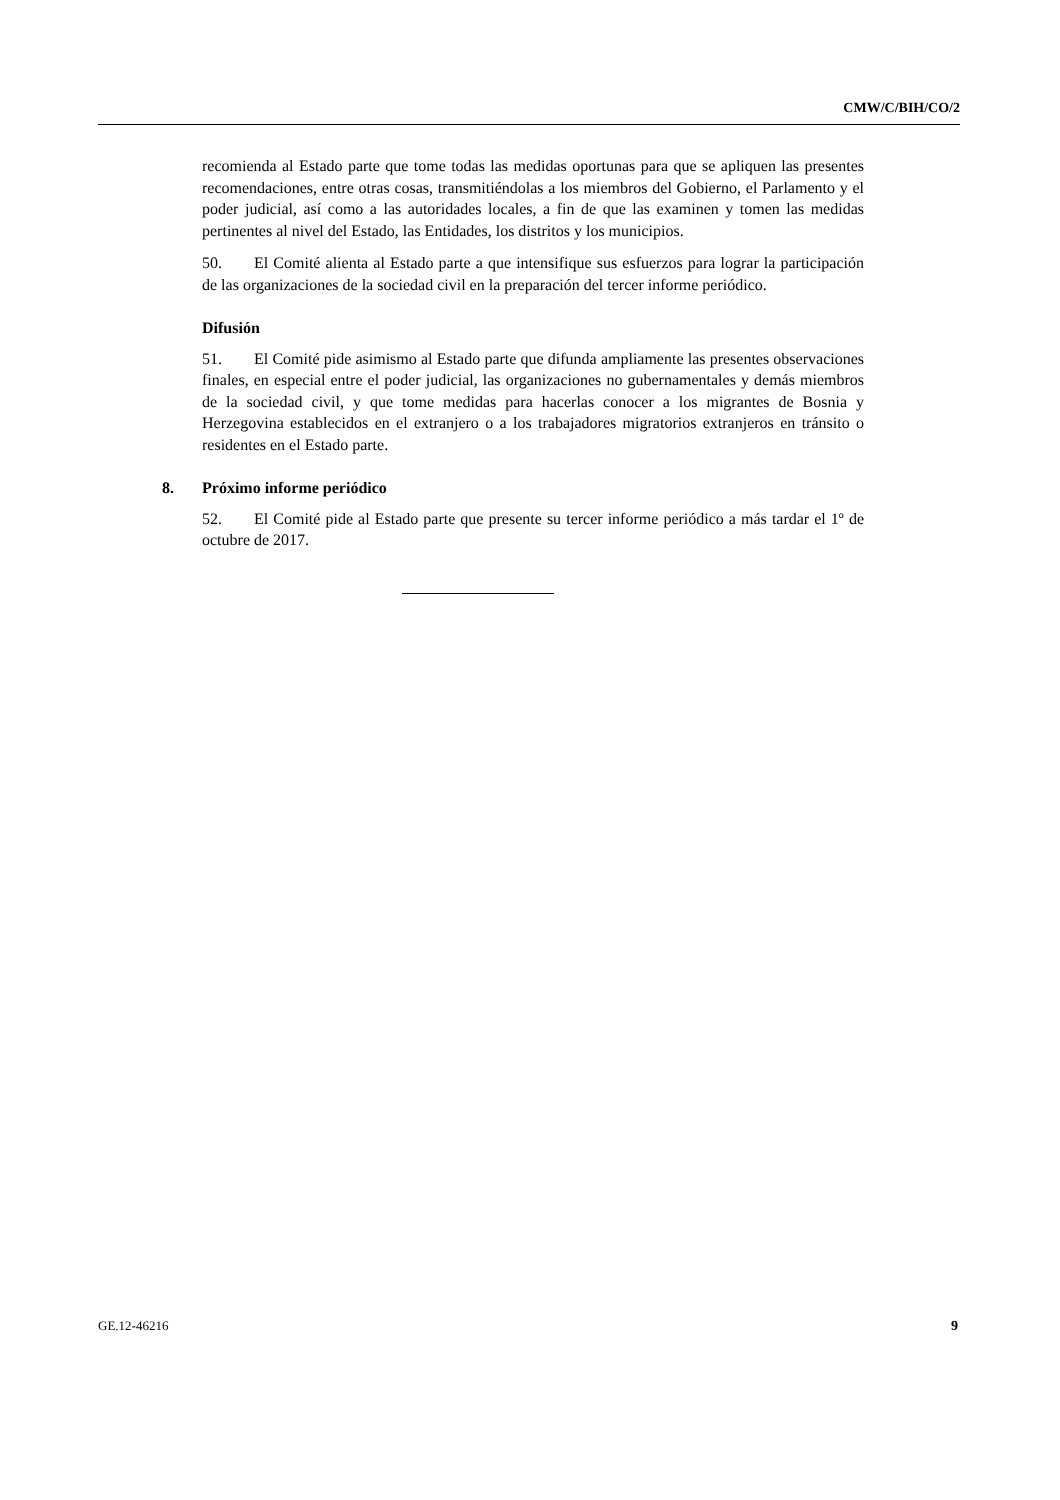CMW/C/BIH/CO/2
recomienda al Estado parte que tome todas las medidas oportunas para que se apliquen las presentes recomendaciones, entre otras cosas, transmitiéndolas a los miembros del Gobierno, el Parlamento y el poder judicial, así como a las autoridades locales, a fin de que las examinen y tomen las medidas pertinentes al nivel del Estado, las Entidades, los distritos y los municipios.
50. El Comité alienta al Estado parte a que intensifique sus esfuerzos para lograr la participación de las organizaciones de la sociedad civil en la preparación del tercer informe periódico.
Difusión
51. El Comité pide asimismo al Estado parte que difunda ampliamente las presentes observaciones finales, en especial entre el poder judicial, las organizaciones no gubernamentales y demás miembros de la sociedad civil, y que tome medidas para hacerlas conocer a los migrantes de Bosnia y Herzegovina establecidos en el extranjero o a los trabajadores migratorios extranjeros en tránsito o residentes en el Estado parte.
8. Próximo informe periódico
52. El Comité pide al Estado parte que presente su tercer informe periódico a más tardar el 1º de octubre de 2017.
GE.12-46216 9